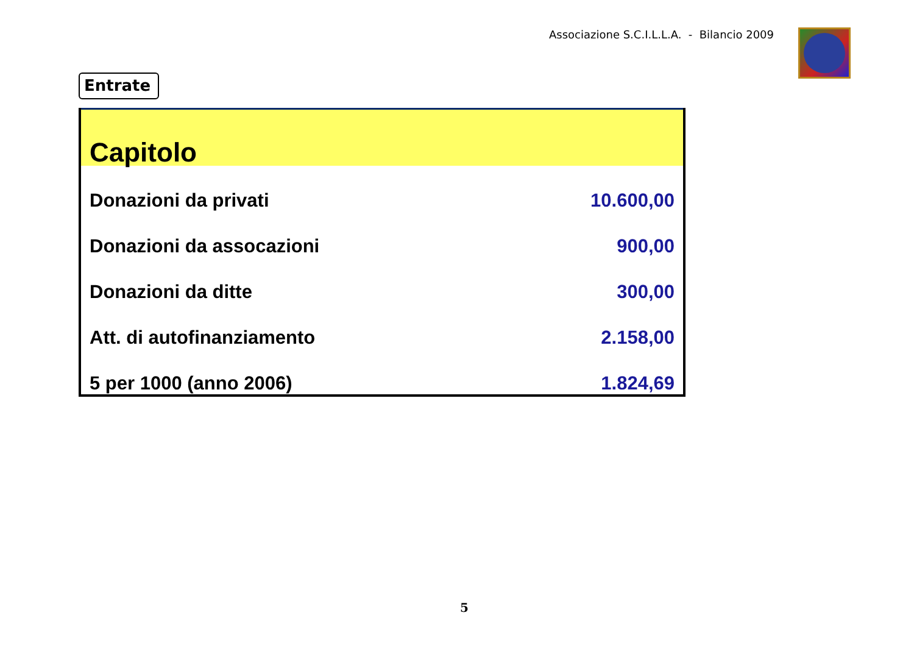Associazione S.C.I.L.L.A. - Bilancio 2009
Entrate
| Capitolo | |
| --- | --- |
| Donazioni da privati | 10.600,00 |
| Donazioni da assocazioni | 900,00 |
| Donazioni da ditte | 300,00 |
| Att. di autofinanziamento | 2.158,00 |
| 5 per 1000 (anno 2006) | 1.824,69 |
5